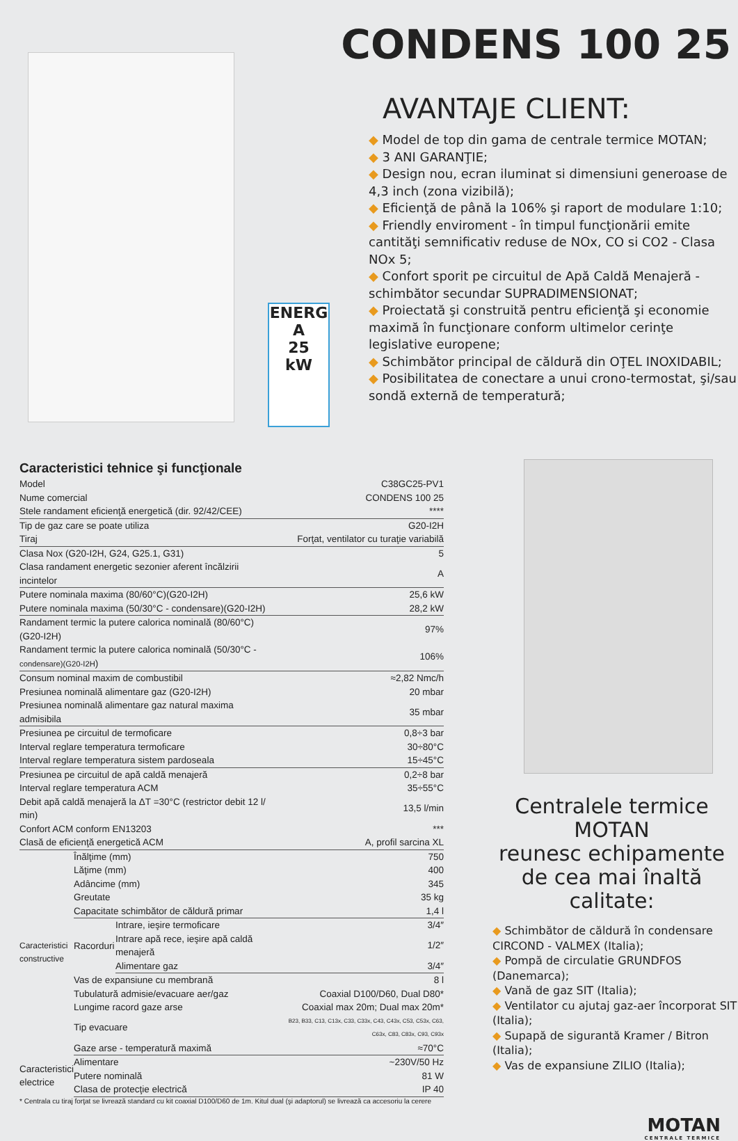ENERG
A
25
kW
CONDENS 100 25
AVANTAJE CLIENT:
◆ Model de top din gama de centrale termice MOTAN;
◆ 3 ANI GARANŢIE;
◆ Design nou, ecran iluminat si dimensiuni generoase de 4,3 inch (zona vizibilă);
◆ Eficienţă de până la 106% şi raport de modulare 1:10;
◆ Friendly enviroment - în timpul funcţionării emite cantităţi semnificativ reduse de NOx, CO si CO2 - Clasa NOx 5;
◆ Confort sporit pe circuitul de Apă Caldă Menajeră - schimbător secundar SUPRADIMENSIONAT;
◆ Proiectată şi construită pentru eficienţă şi economie maximă în funcţionare conform ultimelor cerinţe legislative europene;
◆ Schimbător principal de căldură din OŢEL INOXIDABIL;
◆ Posibilitatea de conectare a unui crono-termostat, şi/sau sondă externă de temperatură;
Caracteristici tehnice şi funcţionale
| Model | | | C38GC25-PV1 |
| Nume comercial | | | CONDENS 100 25 |
| Stele randament eficienţă energetică (dir. 92/42/CEE) | | | **** |
| Tip de gaz care se poate utiliza | | | G20-I2H |
| Tiraj | | | Forţat, ventilator cu turaţie variabilă |
| Clasa Nox (G20-I2H, G24, G25.1, G31) | | | 5 |
| Clasa randament energetic sezonier aferent încălzirii incintelor | | | A |
| Putere nominala maxima (80/60°C)(G20-I2H) | | | 25,6 kW |
| Putere nominala maxima (50/30°C - condensare)(G20-I2H) | | | 28,2 kW |
| Randament termic la putere calorica nominală (80/60°C)(G20-I2H) | | | 97% |
| Randament termic la putere calorica nominală (50/30°C - condensare)(G20-I2H ) | | | 106% |
| Consum nominal maxim de combustibil | | | ≈2,82 Nmc/h |
| Presiunea nominală alimentare gaz (G20-I2H) | | | 20 mbar |
| Presiunea nominală alimentare gaz natural maxima admisibila | | | 35 mbar |
| Presiunea pe circuitul de termoficare | | | 0,8÷3 bar |
| Interval reglare temperatura termoficare | | | 30÷80°C |
| Interval reglare temperatura sistem pardoseala | | | 15÷45°C |
| Presiunea pe circuitul de apă caldă menajeră | | | 0,2÷8 bar |
| Interval reglare temperatura ACM | | | 35÷55°C |
| Debit apă caldă menajeră la ΔT =30°C (restrictor debit 12 l/ min) | | | 13,5 l/min |
| Confort ACM conform EN13203 | | | *** |
| Clasă de eficienţă energetică ACM | | | A, profil sarcina XL |
| Caracteristici constructive | Înălţime (mm) | | 750 |
| | Lăţime (mm) | | 400 |
| | Adâncime (mm) | | 345 |
| | Greutate | | 35 kg |
| | Capacitate schimbător de căldură primar | | 1,4 l |
| | Racorduri | Intrare, ieşire termoficare | 3/4″ |
| | | Intrare apă rece, ieşire apă caldă menajeră | 1/2″ |
| | | Alimentare gaz | 3/4″ |
| | Vas de expansiune cu membrană | | 8 l |
| | Tubulatură admisie/evacuare aer/gaz | | Coaxial D100/D60, Dual D80* |
| | Lungime racord gaze arse | | Coaxial max 20m; Dual max 20m* |
| | Tip evacuare | | B23, B33, C13, C13x, C33, C33x, C43, C43x, C53, C53x, C63, C63x, C83, C83x, C93, C93x |
| | Gaze arse - temperatură maximă | | ≈70°C |
| Caracteristici electrice | Alimentare | | ~230V/50 Hz |
| | Putere nominală | | 81 W |
| | Clasa de protecţie electrică | | IP 40 |
* Centrala cu tiraj forţat se livrează standard cu kit coaxial D100/D60 de 1m. Kitul dual (şi adaptorul) se livrează ca accesoriu la cerere
Centralele termice MOTAN
reunesc echipamente
de cea mai înaltă calitate:
◆ Schimbător de căldură în condensare CIRCOND - VALMEX (Italia);
◆ Pompă de circulatie GRUNDFOS (Danemarca);
◆ Vană de gaz SIT (Italia);
◆ Ventilator cu ajutaj gaz-aer încorporat SIT (Italia);
◆ Supapă de sigurantă Kramer / Bitron (Italia);
◆ Vas de expansiune ZILIO (Italia);
MOTAN
CENTRALE TERMICE